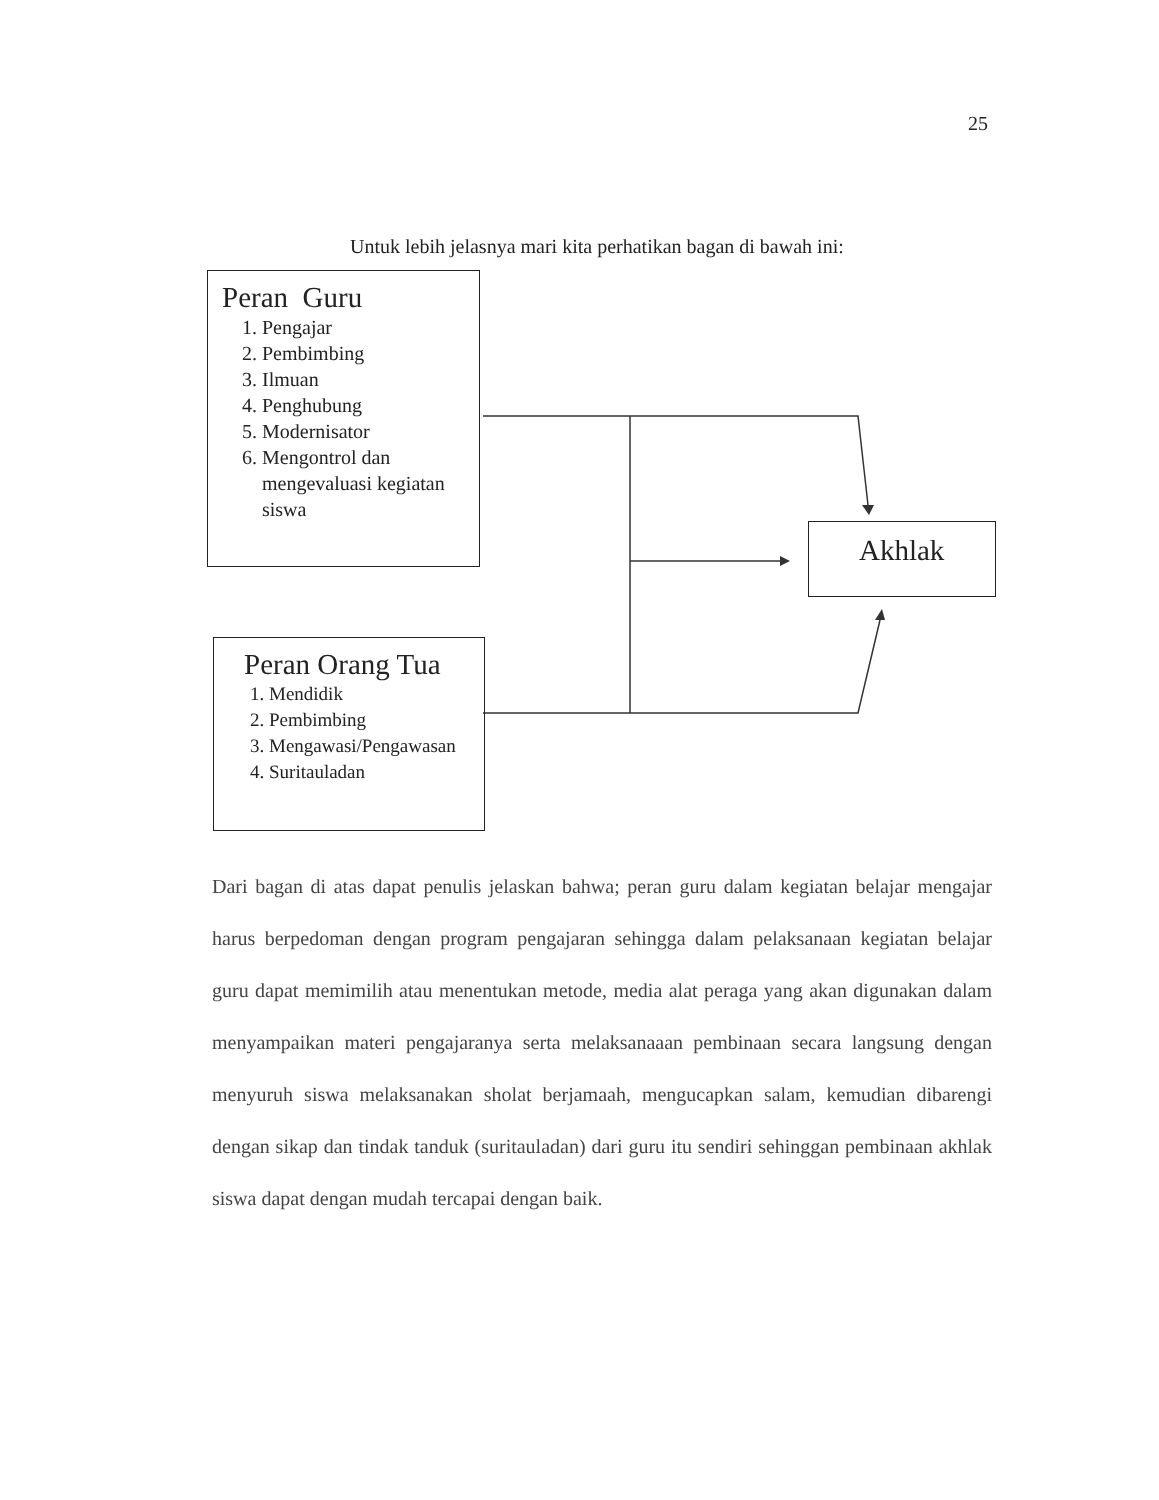25
Untuk lebih jelasnya mari kita perhatikan bagan di bawah ini:
Peran Guru
1. Pengajar
2. Pembimbing
3. Ilmuan
4. Penghubung
5. Modernisator
6. Mengontrol dan mengevaluasi kegiatan siswa
Akhlak
Peran Orang Tua
1. Mendidik
2. Pembimbing
3. Mengawasi/Pengawasan
4. Suritauladan
Dari bagan di atas dapat penulis jelaskan bahwa; peran guru dalam kegiatan belajar mengajar harus berpedoman dengan program pengajaran sehingga dalam pelaksanaan kegiatan belajar guru dapat memimilih atau menentukan metode, media alat peraga yang akan digunakan dalam menyampaikan materi pengajaranya serta melaksanaaan pembinaan secara langsung dengan menyuruh siswa melaksanakan sholat berjamaah, mengucapkan salam, kemudian dibarengi dengan sikap dan tindak tanduk (suritauladan) dari guru itu sendiri sehinggan pembinaan akhlak siswa dapat dengan mudah tercapai dengan baik.